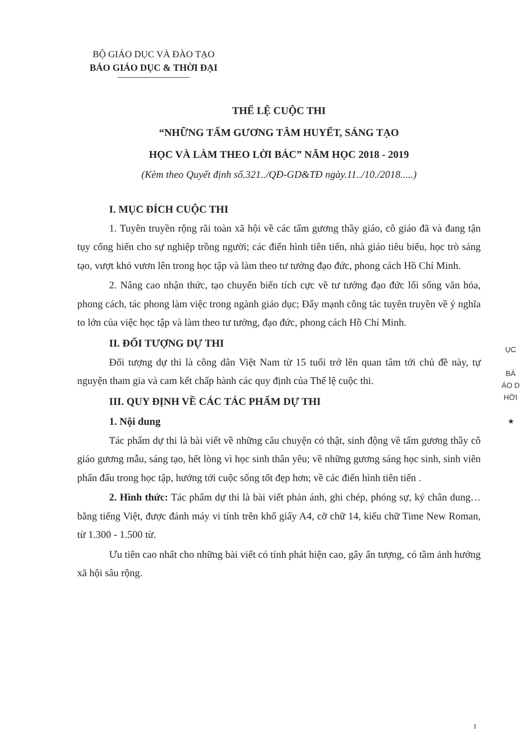BỘ GIÁO DỤC VÀ ĐÀO TẠO
BÁO GIÁO DỤC & THỜI ĐẠI
THỂ LỆ CUỘC THI
“NHỮNG TẤM GƯƠNG TÂM HUYẾT, SÁNG TẠO
HỌC VÀ LÀM THEO LỜI BÁC” NĂM HỌC 2018 - 2019
(Kèm theo Quyết định số.321../QĐ-GD&TĐ ngày.11../10./2018.....)
I. MỤC ĐÍCH CUỘC THI
1. Tuyên truyền rộng rãi toàn xã hội về các tấm gương thầy giáo, cô giáo đã và đang tận tụy cống hiến cho sự nghiệp trồng người; các điển hình tiên tiến, nhà giáo tiêu biểu, học trò sáng tạo, vượt khó vươn lên trong học tập và làm theo tư tưởng đạo đức, phong cách Hồ Chí Minh.
2. Nâng cao nhận thức, tạo chuyển biến tích cực về tư tưởng đạo đức lối sống văn hóa, phong cách, tác phong làm việc trong ngành giáo dục; Đẩy mạnh công tác tuyên truyền về ý nghĩa to lớn của việc học tập và làm theo tư tưởng, đạo đức, phong cách Hồ Chí Minh.
II. ĐỐI TƯỢNG DỰ THI
Đối tượng dự thi là công dân Việt Nam từ 15 tuổi trở lên quan tâm tới chủ đề này, tự nguyện tham gia và cam kết chấp hành các quy định của Thể lệ cuộc thi.
III. QUY ĐỊNH VỀ CÁC TÁC PHẨM DỰ THI
1. Nội dung
Tác phẩm dự thi là bài viết về những câu chuyện có thật, sinh động về tấm gương thầy cô giáo gương mẫu, sáng tạo, hết lòng vì học sinh thân yêu; về những gương sáng học sinh, sinh viên phấn đấu trong học tập, hướng tới cuộc sống tốt đẹp hơn; về các điển hình tiên tiến .
2. Hình thức: Tác phẩm dự thi là bài viết phản ánh, ghi chép, phóng sự, ký chân dung… bằng tiếng Việt, được đánh máy vi tính trên khổ giấy A4, cỡ chữ 14, kiểu chữ Time New Roman, từ 1.300 - 1.500 từ.
Ưu tiên cao nhất cho những bài viết có tính phát hiện cao, gây ấn tượng, có tầm ảnh hưởng xã hội sâu rộng.
ỤC
BÁ
ÁO D
HỜI
★
1